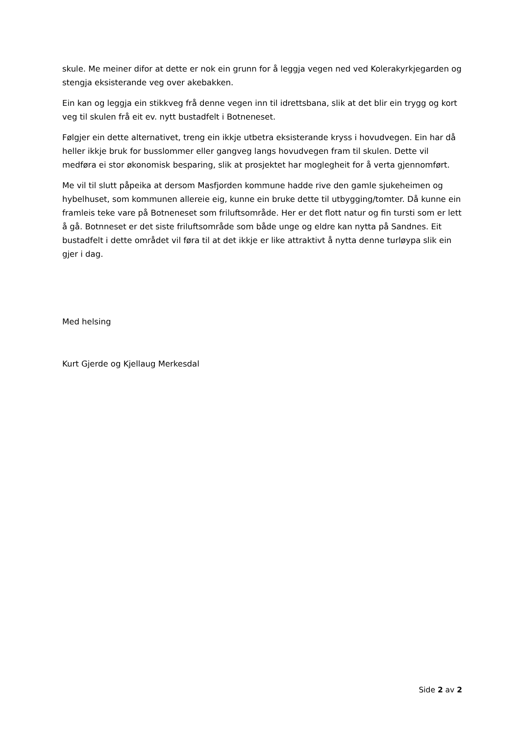skule. Me meiner difor at dette er nok ein grunn for å leggja vegen ned ved Kolerakyrkjegarden og stengja eksisterande veg over akebakken.
Ein kan og leggja ein stikkveg frå denne vegen inn til idrettsbana, slik at det blir ein trygg og kort veg til skulen frå eit ev. nytt bustadfelt i Botneneset.
Følgjer ein dette alternativet, treng ein ikkje utbetra eksisterande kryss i hovudvegen. Ein har då heller ikkje bruk for busslommer eller gangveg langs hovudvegen fram til skulen. Dette vil medføra ei stor økonomisk besparing, slik at prosjektet har moglegheit for å verta gjennomført.
Me vil til slutt påpeika at dersom Masfjorden kommune hadde rive den gamle sjukeheimen og hybelhuset, som kommunen allereie eig, kunne ein bruke dette til utbygging/tomter. Då kunne ein framleis teke vare på Botneneset som friluftsområde. Her er det flott natur og fin tursti som er lett å gå. Botnneset er det siste friluftsområde som både unge og eldre kan nytta på Sandnes. Eit bustadfelt i dette området vil føra til at det ikkje er like attraktivt å nytta denne turløypa slik ein gjer i dag.
Med helsing
Kurt Gjerde og Kjellaug Merkesdal
Side 2 av 2